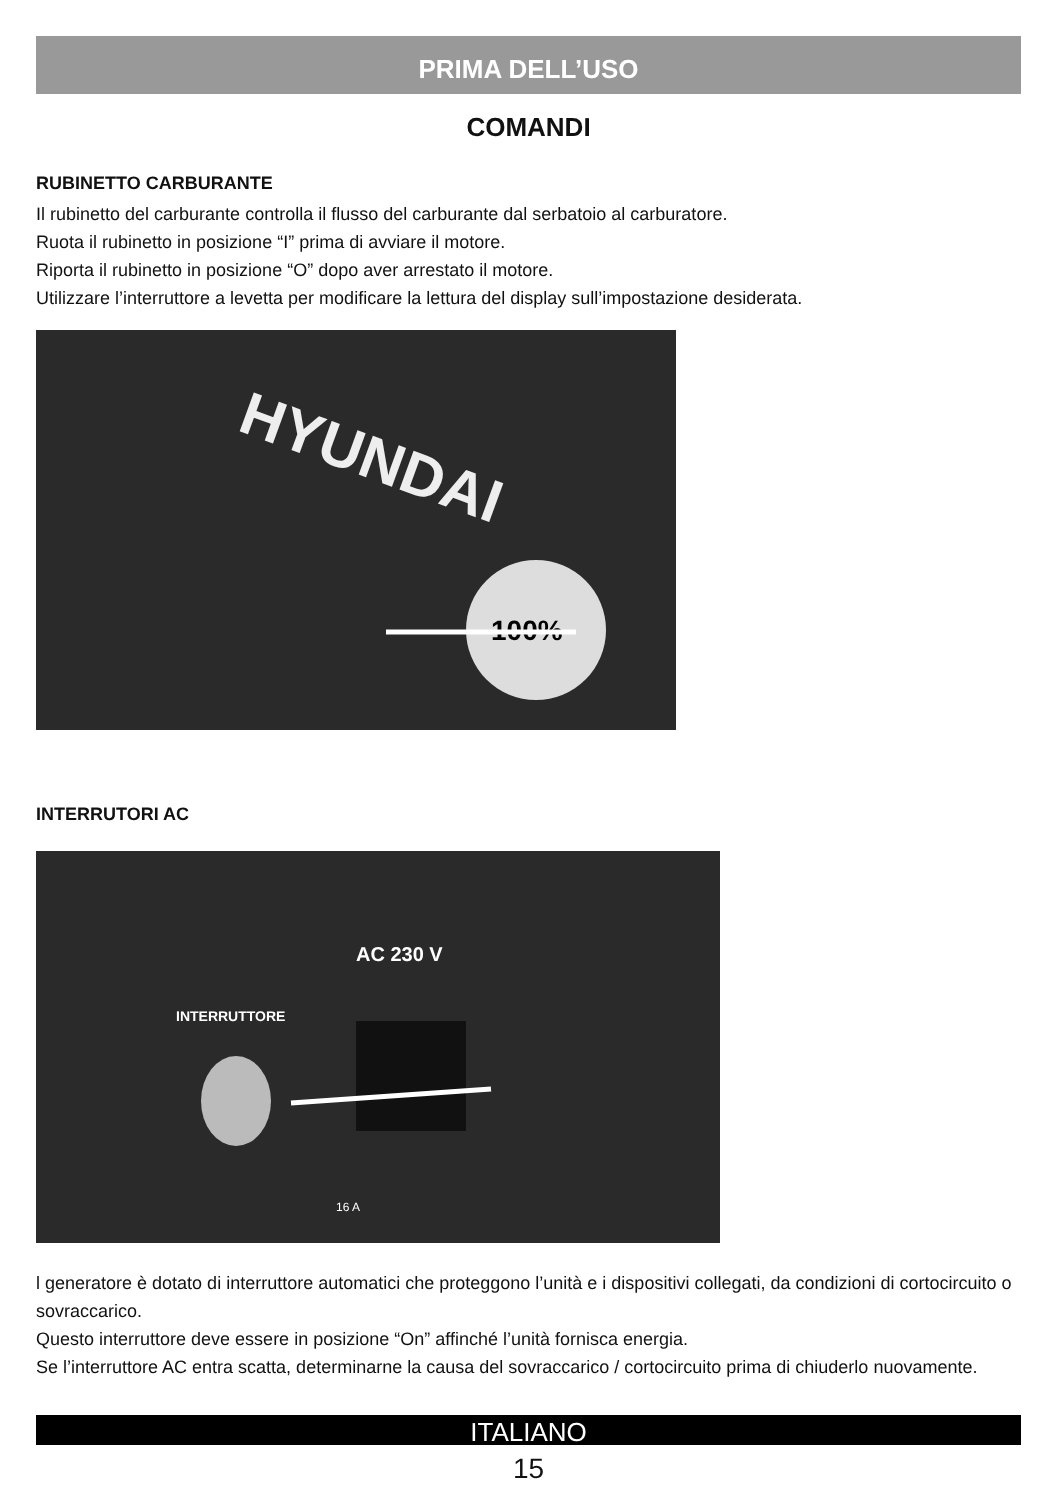PRIMA DELL’USO
COMANDI
RUBINETTO CARBURANTE
Il rubinetto del carburante controlla il flusso del carburante dal serbatoio al carburatore.
Ruota il rubinetto in posizione “I” prima di avviare il motore.
Riporta il rubinetto in posizione “O” dopo aver arrestato il motore.
Utilizzare l’interruttore a levetta per modificare la lettura del display sull’impostazione desiderata.
HYUNDAI
100%
INTERRUTORI AC
AC 230 V
INTERRUTTORE
16 A
l generatore è dotato di interruttore automatici che proteggono l’unità e i dispositivi collegati, da condizioni di cortocircuito o sovraccarico.
Questo interruttore deve essere in posizione “On” affinché l’unità fornisca energia.
Se l’interruttore AC entra scatta, determinarne la causa del sovraccarico / cortocircuito prima di chiuderlo nuovamente.
ITALIANO
15